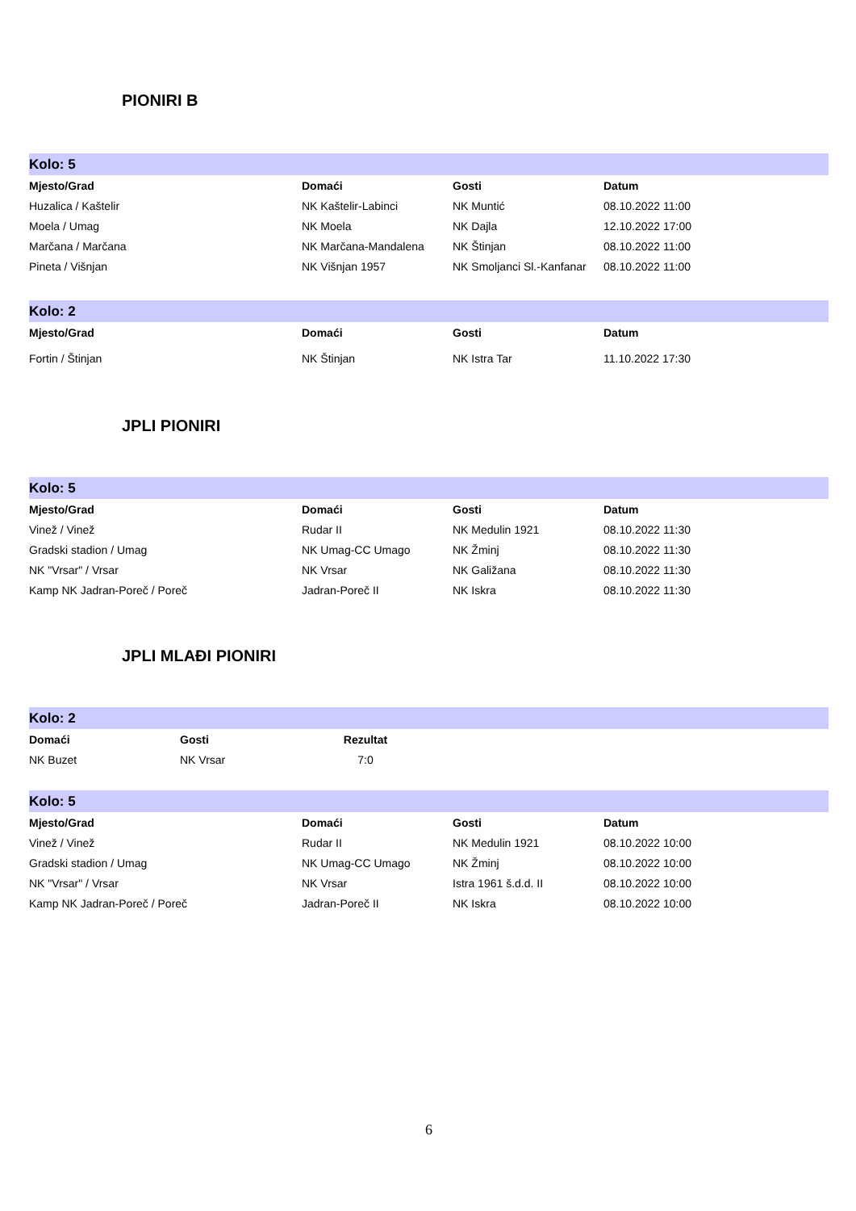PIONIRI B
| Kolo: 5 | | | |
| Mjesto/Grad | Domaći | Gosti | Datum |
| Huzalica / Kaštelir | NK Kaštelir-Labinci | NK Muntić | 08.10.2022 11:00 |
| Moela / Umag | NK Moela | NK Dajla | 12.10.2022 17:00 |
| Marčana / Marčana | NK Marčana-Mandalena | NK Štinjan | 08.10.2022 11:00 |
| Pineta / Višnjan | NK Višnjan 1957 | NK Smoljanci Sl.-Kanfanar | 08.10.2022 11:00 |
| Kolo: 2 | | | |
| Mjesto/Grad | Domaći | Gosti | Datum |
| Fortin / Štinjan | NK Štinjan | NK Istra Tar | 11.10.2022 17:30 |
JPLI PIONIRI
| Kolo: 5 | | | |
| Mjesto/Grad | Domaći | Gosti | Datum |
| Vinež / Vinež | Rudar II | NK Medulin 1921 | 08.10.2022 11:30 |
| Gradski stadion / Umag | NK Umag-CC Umago | NK Žminj | 08.10.2022 11:30 |
| NK "Vrsar" / Vrsar | NK Vrsar | NK Galižana | 08.10.2022 11:30 |
| Kamp NK Jadran-Poreč / Poreč | Jadran-Poreč II | NK Iskra | 08.10.2022 11:30 |
JPLI MLAĐI PIONIRI
| Kolo: 2 | | | |
| Domaći | Gosti | Rezultat | |
| NK Buzet | NK Vrsar | 7:0 | |
| Kolo: 5 | | | |
| Mjesto/Grad | Domaći | Gosti | Datum |
| Vinež / Vinež | Rudar II | NK Medulin 1921 | 08.10.2022 10:00 |
| Gradski stadion / Umag | NK Umag-CC Umago | NK Žminj | 08.10.2022 10:00 |
| NK "Vrsar" / Vrsar | NK Vrsar | Istra 1961 š.d.d. II | 08.10.2022 10:00 |
| Kamp NK Jadran-Poreč / Poreč | Jadran-Poreč II | NK Iskra | 08.10.2022 10:00 |
6